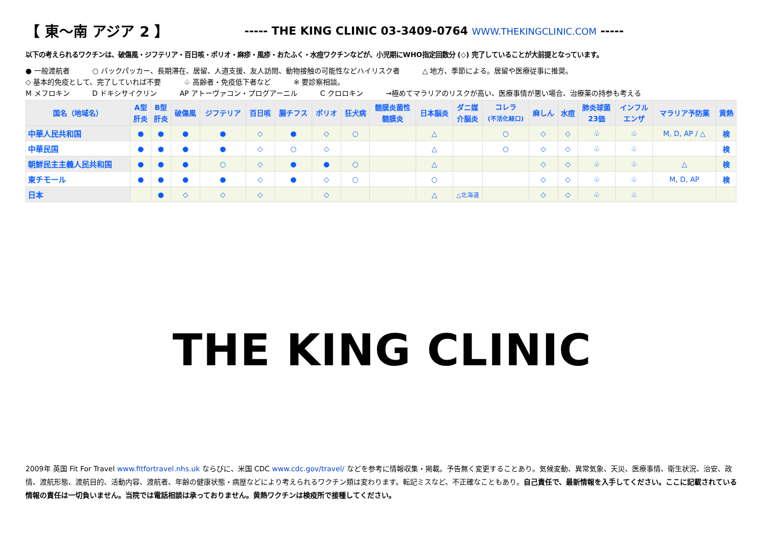【 東〜南 アジア 2 】
----- THE KING CLINIC 03-3409-0764 WWW.THEKINGCLINIC.COM -----
以下の考えられるワクチンは、破傷風・ジフテリア・百日咳・ポリオ・麻疹・風疹・おたふく・水痘ワクチンなどが、小児期にWHO指定回数分 (◇) 完了していることが大前提となっています。
● 一般渡航者 ○ バックパッカー、長期滞在、居留、人道支援、友人訪問、動物接触の可能性などハイリスク者 △ 地方、季節による。居留や医療従事に推奨。
◇ 基本的免疫として、完了していれば不要 ♧ 高齢者・免疫低下者など ※ 要診察相談。
M メフロキン D ドキシサイクリン AP アトーヴァコン・プログアーニル C クロロキン →極めてマラリアのリスクが高い、医療事情が悪い場合、治療薬の持参も考える
| 国名（地域名） | A型 肝炎 | B型 肝炎 | 破傷風 | ジフテリア | 百日咳 | 腸チフス | ポリオ | 狂犬病 | 髄膜炎菌性 髄膜炎 | 日本脳炎 | ダニ媒 介脳炎 | コレラ (不活化経口) | 麻しん | 水痘 | 肺炎球菌 23価 | インフル エンザ | マラリア予防薬 | 黄熱 |
| --- | --- | --- | --- | --- | --- | --- | --- | --- | --- | --- | --- | --- | --- | --- | --- | --- | --- | --- |
| 中華人民共和国 | ● | ● | ● | ● | ◇ | ● | ◇ | ○ | | △ | | ○ | ◇ | ◇ | ♧ | ♧ | M, D, AP / △ | 検 |
| 中華民国 | ● | ● | ● | ● | ◇ | ○ | ◇ | | | △ | | ○ | ◇ | ◇ | ♧ | ♧ | | 検 |
| 朝鮮民主主義人民共和国 | ● | ● | ● | ○ | ◇ | ● | ● | ○ | | △ | | | ◇ | ◇ | ♧ | ♧ | △ | 検 |
| 東チモール | ● | ● | ● | ● | ◇ | ● | ◇ | ○ | | ○ | | | ◇ | ◇ | ♧ | ♧ | M, D, AP | 検 |
| 日本 | | ● | ◇ | ◇ | ◇ | | ◇ | | | △ | △北海道 | | ◇ | ◇ | ♧ | ♧ | | |
THE KING CLINIC
2009年 英国 Fit For Travel www.fitfortravel.nhs.uk ならびに、米国 CDC www.cdc.gov/travel/ などを参考に情報収集・掲載。予告無く変更することあり。気候変動、異常気象、天災、医療事情、衛生状況、治安、政情、渡航形態、渡航目的、活動内容、渡航者、年齢の健康状態・病歴などにより考えられるワクチン類は変わります。転記ミスなど、不正確なこともあり。自己責任で、最新情報を入手してください。ここに記載されている情報の責任は一切負いません。当院では電話相談は承っておりません。黄熱ワクチンは検疫所で接種してください。